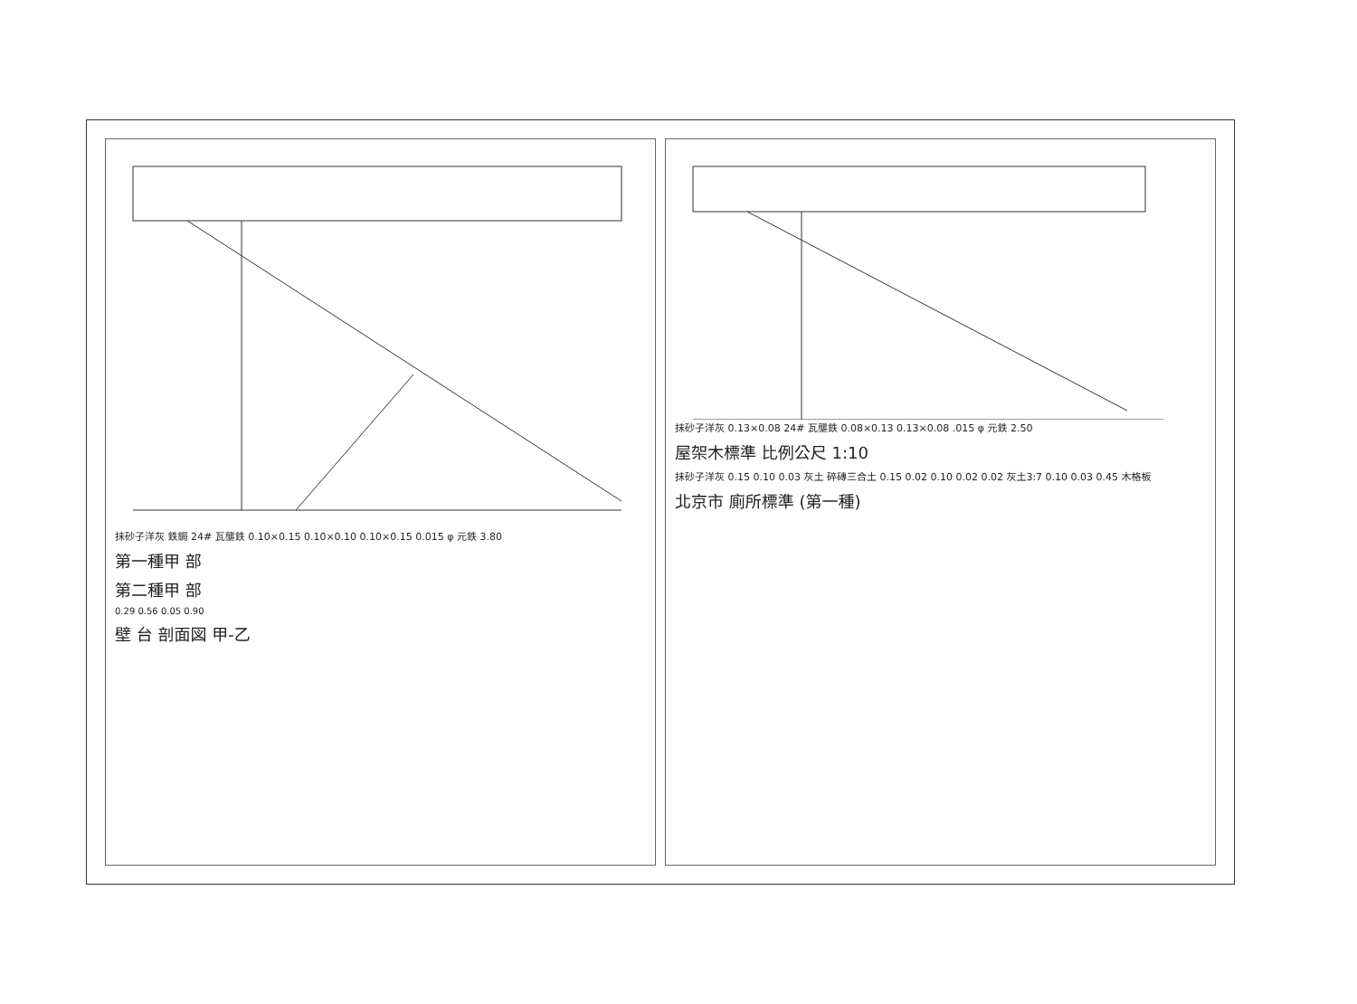抹砂子洋灰 鉄鋦 24# 瓦壟鉄 0.10×0.15 0.10×0.10 0.10×0.15 0.015 φ 元鉄 3.80
第一種甲 部
第二種甲 部
0.29 0.56 0.05 0.90
壁 台 剖面図 甲-乙
抹砂子洋灰 0.13×0.08 24# 瓦壟鉄 0.08×0.13 0.13×0.08 .015 φ 元鉄 2.50
屋架木標準 比例公尺 1:10
抹砂子洋灰 0.15 0.10 0.03 灰土 碎磚三合土 0.15 0.02 0.10 0.02 0.02 灰土3:7 0.10 0.03 0.45 木格板
北京市 廁所標準 (第一種)